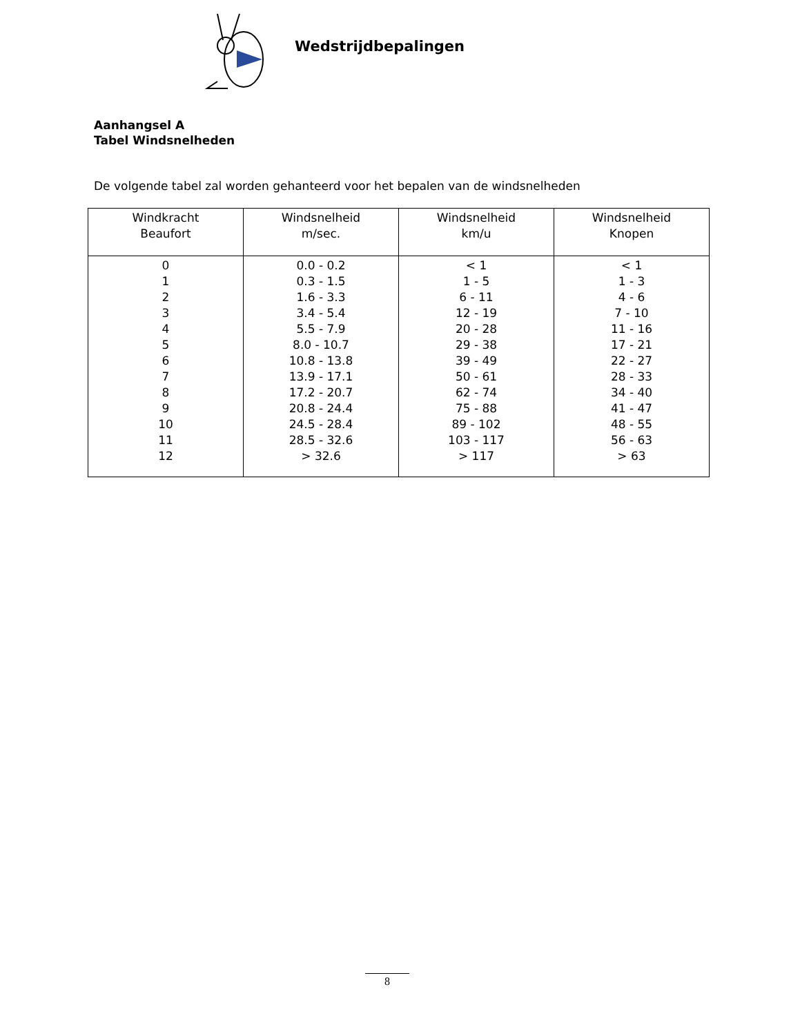Wedstrijdbepalingen
Aanhangsel A
Tabel Windsnelheden
De volgende tabel zal worden gehanteerd voor het bepalen van de windsnelheden
| Windkracht Beaufort | Windsnelheid m/sec. | Windsnelheid km/u | Windsnelheid Knopen |
| --- | --- | --- | --- |
| 0 1 2 3 4 5 6 7 8 9 10 11 12 | 0.0 - 0.2 0.3 - 1.5 1.6 - 3.3 3.4 - 5.4 5.5 - 7.9 8.0 - 10.7 10.8 - 13.8 13.9 - 17.1 17.2 - 20.7 20.8 - 24.4 24.5 - 28.4 28.5 - 32.6 > 32.6 | < 1 1 - 5 6 - 11 12 - 19 20 - 28 29 - 38 39 - 49 50 - 61 62 - 74 75 - 88 89 - 102 103 - 117 > 117 | < 1 1 - 3 4 - 6 7 - 10 11 - 16 17 - 21 22 - 27 28 - 33 34 - 40 41 - 47 48 - 55 56 - 63 > 63 |
8